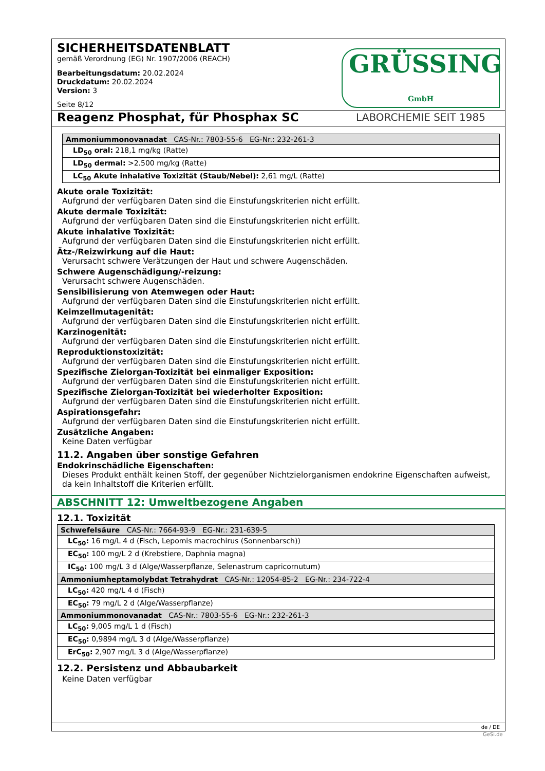SICHERHEITSDATENBLATT
gemäß Verordnung (EG) Nr. 1907/2006 (REACH)
Bearbeitungsdatum: 20.02.2024
Druckdatum: 20.02.2024
Version: 3
Seite 8/12
GRÜSSING GmbH
LABORCHEMIE SEIT 1985
Reagenz Phosphat, für Phosphax SC
| Ammoniummonovanadat CAS-Nr.: 7803-55-6 EG-Nr.: 232-261-3 |
| LD<sub>50</sub> oral: 218,1 mg/kg (Ratte) |
| LD<sub>50</sub> dermal: >2.500 mg/kg (Ratte) |
| LC<sub>50</sub> Akute inhalative Toxizität (Staub/Nebel): 2,61 mg/L (Ratte) |
Akute orale Toxizität:
Aufgrund der verfügbaren Daten sind die Einstufungskriterien nicht erfüllt.
Akute dermale Toxizität:
Aufgrund der verfügbaren Daten sind die Einstufungskriterien nicht erfüllt.
Akute inhalative Toxizität:
Aufgrund der verfügbaren Daten sind die Einstufungskriterien nicht erfüllt.
Ätz-/Reizwirkung auf die Haut:
Verursacht schwere Verätzungen der Haut und schwere Augenschäden.
Schwere Augenschädigung/-reizung:
Verursacht schwere Augenschäden.
Sensibilisierung von Atemwegen oder Haut:
Aufgrund der verfügbaren Daten sind die Einstufungskriterien nicht erfüllt.
Keimzellmutagenität:
Aufgrund der verfügbaren Daten sind die Einstufungskriterien nicht erfüllt.
Karzinogenität:
Aufgrund der verfügbaren Daten sind die Einstufungskriterien nicht erfüllt.
Reproduktionstoxizität:
Aufgrund der verfügbaren Daten sind die Einstufungskriterien nicht erfüllt.
Spezifische Zielorgan-Toxizität bei einmaliger Exposition:
Aufgrund der verfügbaren Daten sind die Einstufungskriterien nicht erfüllt.
Spezifische Zielorgan-Toxizität bei wiederholter Exposition:
Aufgrund der verfügbaren Daten sind die Einstufungskriterien nicht erfüllt.
Aspirationsgefahr:
Aufgrund der verfügbaren Daten sind die Einstufungskriterien nicht erfüllt.
Zusätzliche Angaben:
Keine Daten verfügbar
11.2. Angaben über sonstige Gefahren
Endokrinschädliche Eigenschaften:
Dieses Produkt enthält keinen Stoff, der gegenüber Nichtzielorganismen endokrine Eigenschaften aufweist, da kein Inhaltstoff die Kriterien erfüllt.
ABSCHNITT 12: Umweltbezogene Angaben
12.1. Toxizität
| Schwefelsäure CAS-Nr.: 7664-93-9 EG-Nr.: 231-639-5 |
| LC<sub>50</sub>: 16 mg/L 4 d (Fisch, Lepomis macrochirus (Sonnenbarsch)) |
| EC<sub>50</sub>: 100 mg/L 2 d (Krebstiere, Daphnia magna) |
| IC<sub>50</sub>: 100 mg/L 3 d (Alge/Wasserpflanze, Selenastrum capricornutum) |
| Ammoniumheptamolybdat Tetrahydrat CAS-Nr.: 12054-85-2 EG-Nr.: 234-722-4 |
| LC<sub>50</sub>: 420 mg/L 4 d (Fisch) |
| EC<sub>50</sub>: 79 mg/L 2 d (Alge/Wasserpflanze) |
| Ammoniummonovanadat CAS-Nr.: 7803-55-6 EG-Nr.: 232-261-3 |
| LC<sub>50</sub>: 9,005 mg/L 1 d (Fisch) |
| EC<sub>50</sub>: 0,9894 mg/L 3 d (Alge/Wasserpflanze) |
| ErC<sub>50</sub>: 2,907 mg/L 3 d (Alge/Wasserpflanze) |
12.2. Persistenz und Abbaubarkeit
Keine Daten verfügbar
de / DE
GeSi.de